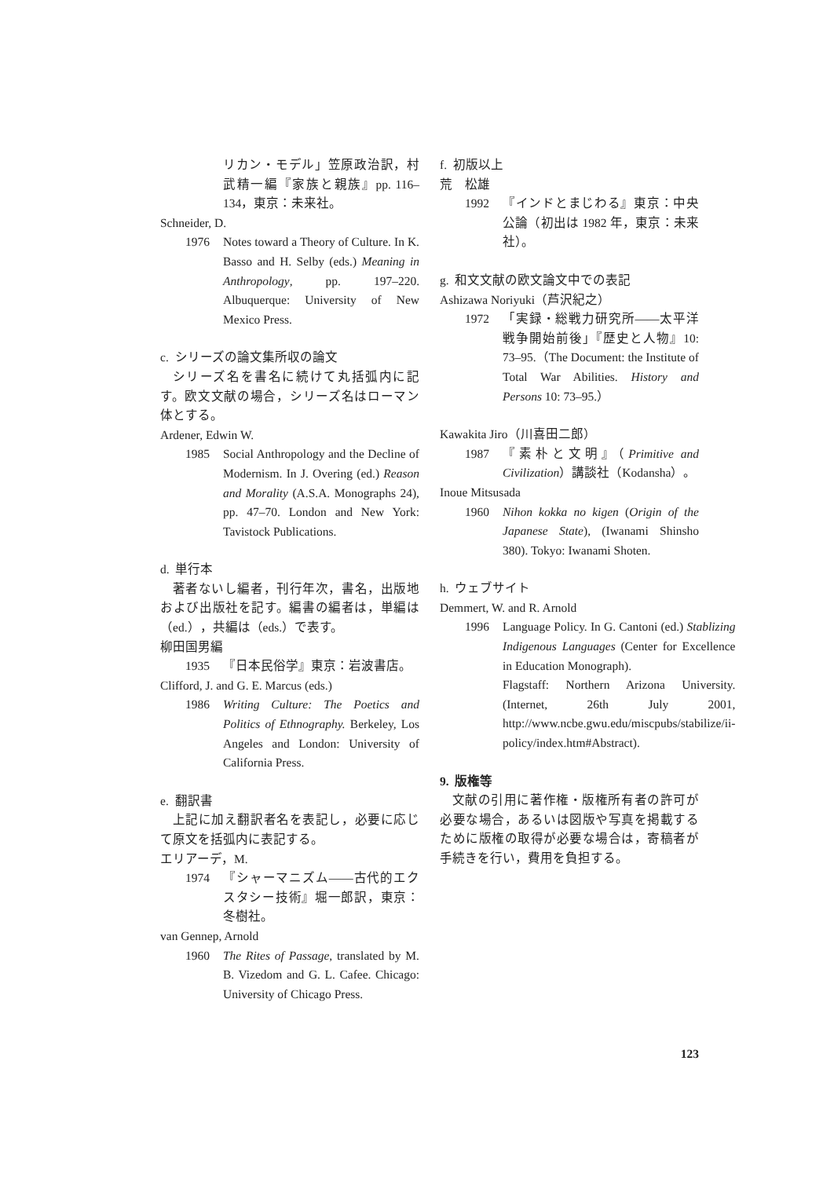リカン・モデル」笠原政治訳，村武精一編『家族と親族』pp. 116–134，東京：未来社。
Schneider, D.
1976 Notes toward a Theory of Culture. In K. Basso and H. Selby (eds.) Meaning in Anthropology, pp. 197–220. Albuquerque: University of New Mexico Press.
c. シリーズの論文集所収の論文
シリーズ名を書名に続けて丸括弧内に記す。欧文文献の場合，シリーズ名はローマン体とする。
Ardener, Edwin W.
1985 Social Anthropology and the Decline of Modernism. In J. Overing (ed.) Reason and Morality (A.S.A. Monographs 24), pp. 47–70. London and New York: Tavistock Publications.
d. 単行本
著者ないし編者，刊行年次，書名，出版地および出版社を記す。編書の編者は，単編は（ed.），共編は（eds.）で表す。
柳田国男編
1935 『日本民俗学』東京：岩波書店。
Clifford, J. and G. E. Marcus (eds.)
1986 Writing Culture: The Poetics and Politics of Ethnography. Berkeley, Los Angeles and London: University of California Press.
e. 翻訳書
上記に加え翻訳者名を表記し，必要に応じて原文を括弧内に表記する。
エリアーデ，M.
1974 『シャーマニズム――古代的エクスタシー技術』堀一郎訳，東京：冬樹社。
van Gennep, Arnold
1960 The Rites of Passage, translated by M. B. Vizedom and G. L. Cafee. Chicago: University of Chicago Press.
f. 初版以上
荒　松雄
1992 『インドとまじわる』東京：中央公論（初出は 1982 年，東京：未来社）。
g. 和文文献の欧文論文中での表記
Ashizawa Noriyuki（芦沢紀之）
1972 「実録・総戦力研究所――太平洋戦争開始前後」『歴史と人物』10: 73–95.（The Document: the Institute of Total War Abilities. History and Persons 10: 73–95.）
Kawakita Jiro（川喜田二郎）
1987 『素朴と文明』（Primitive and Civilization）講談社（Kodansha）。
Inoue Mitsusada
1960 Nihon kokka no kigen (Origin of the Japanese State), (Iwanami Shinsho 380). Tokyo: Iwanami Shoten.
h. ウェブサイト
Demmert, W. and R. Arnold
1996 Language Policy. In G. Cantoni (ed.) Stablizing Indigenous Languages (Center for Excellence in Education Monograph).
Flagstaff: Northern Arizona University. (Internet, 26th July 2001, http://www.ncbe.gwu.edu/miscpubs/stabilize/ii-policy/index.htm#Abstract).
9. 版権等
文献の引用に著作権・版権所有者の許可が必要な場合，あるいは図版や写真を掲載するために版権の取得が必要な場合は，寄稿者が手続きを行い，費用を負担する。
123